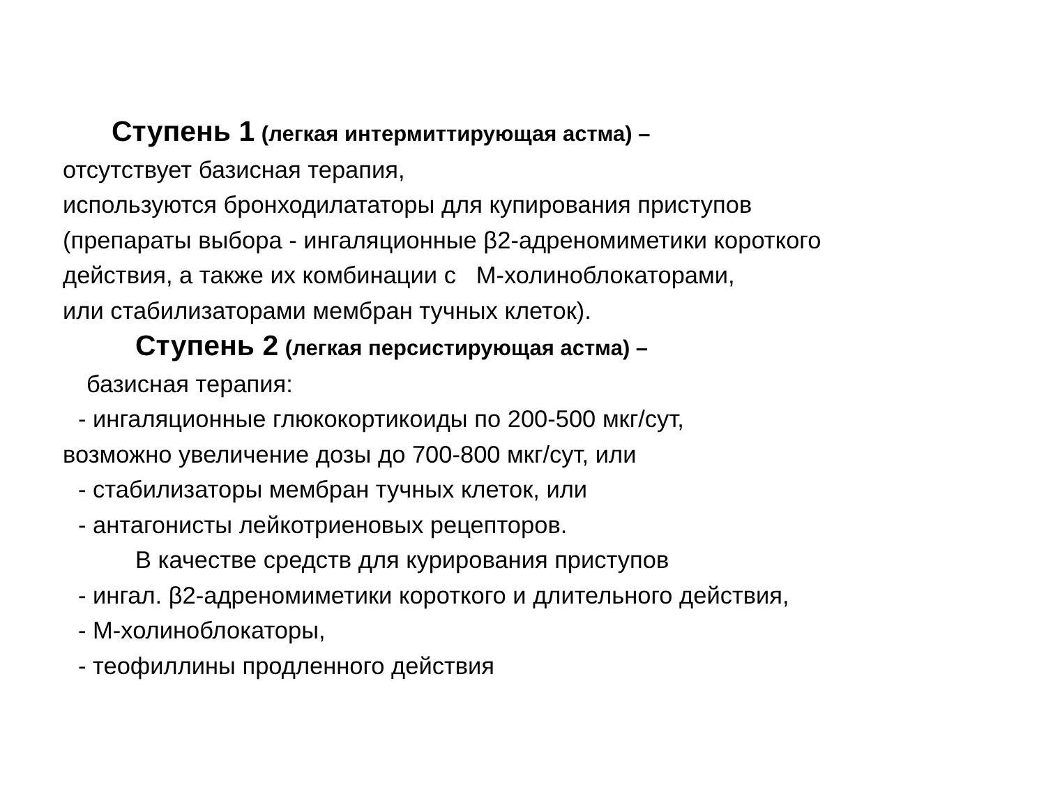Ступень 1 (легкая интермиттирующая астма) –
отсутствует базисная терапия,
используются бронходилататоры для купирования приступов
(препараты выбора - ингаляционные β2-адреномиметики короткого
действия, а также их комбинации с М-холиноблокаторами,
или стабилизаторами мембран тучных клеток).
Ступень 2 (легкая персистирующая астма) –
базисная терапия:
- ингаляционные глюкокортикоиды по 200-500 мкг/сут,
возможно увеличение дозы до 700-800 мкг/сут, или
- стабилизаторы мембран тучных клеток, или
- антагонисты лейкотриеновых рецепторов.
В качестве средств для курирования приступов
- ингал. β2-адреномиметики короткого и длительного действия,
- М-холиноблокаторы,
- теофиллины продленного действия